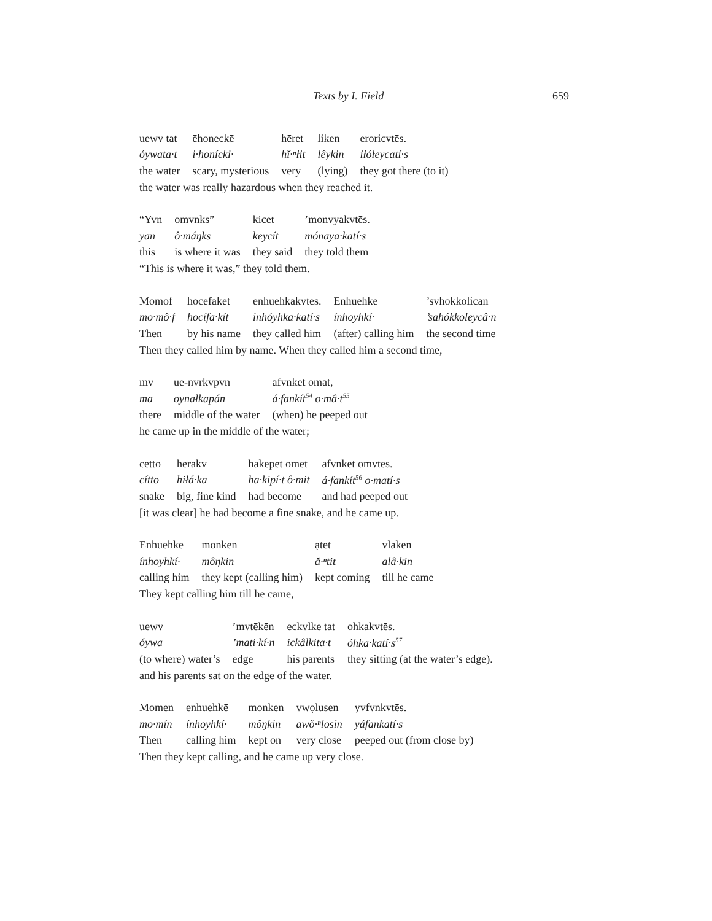Texts by I. Field 659
| uewv tat | ēhoneckē | hēret | liken | eroricvtēs. |
| óywata·t | i·honícki· | hĭ·ⁿłit | lêykin | iłółeycatí·s |
| the water | scary, mysterious | very | (lying) | they got there (to it) |
the water was really hazardous when they reached it.
| “Yvn | omvnks” | kicet | ’monvyakvtēs. |
| yan | ô·máŋks | keycít | mónaya·katí·s |
| this | is where it was | they said | they told them |
“This is where it was,” they told them.
| Momof | hocefaket | enhuehkakvtēs. | Enhuehkē | ’svhokkolican |
| mo·mô·f | hocífa·kít | inhóyhka·katí·s | ínhoyhkí· | ’sahókkoleycâ·n |
| Then | by his name | they called him | (after) calling him | the second time |
Then they called him by name. When they called him a second time,
| mv | ue-nvrkvpvn | afvnket omat, |
| ma | oynałkapán | á·fankít<sup>54</sup> o·mâ·t<sup>55</sup> |
| there | middle of the water | (when) he peeped out |
he came up in the middle of the water;
| cetto | herakv | hakepēt omet | afvnket omvtēs. |
| cítto | hiłá·ka | ha·kipí·t ô·mit | á·fankít<sup>56</sup> o·matí·s |
| snake | big, fine kind | had become | and had peeped out |
[it was clear] he had become a fine snake, and he came up.
| Enhuehkē | monken | ạtet | vlaken |
| ínhoyhkí· | môŋkin | ă·ⁿtit | alâ·kin |
| calling him | they kept (calling him) | kept coming | till he came |
They kept calling him till he came,
| uewv | ’mvtēkēn | eckvlke tat | ohkakvtēs. |
| óywa | ’mati·kí·n | ickâlkita·t | óhka·katí·s<sup>57</sup> |
| (to where) water’s | edge | his parents | they sitting (at the water’s edge). |
and his parents sat on the edge of the water.
| Momen | enhuehkē | monken | vwọlusen | yvfvnkvtēs. |
| mo·mín | ínhoyhkí· | môŋkin | awŏ·ⁿlosin | yáfankatí·s |
| Then | calling him | kept on | very close | peeped out (from close by) |
Then they kept calling, and he came up very close.